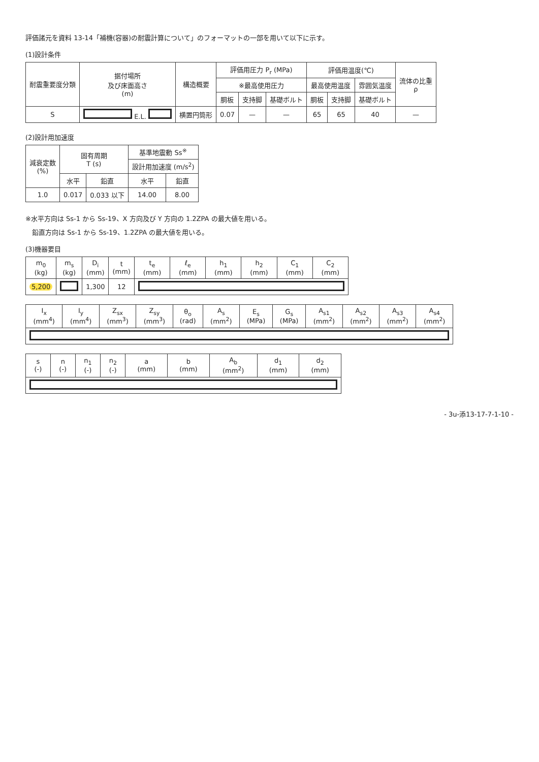評価諸元を資料 13-14「補機(容器)の耐震計算について」のフォーマットの一部を用いて以下に示す。
(1)設計条件
| 耐震重要度分類 | 据付場所 及び床面高さ (m) | 構造概要 | 評価用圧力 P<sub>r</sub> (MPa) | | | 評価用温度(℃) | | | 流体の比重 ρ |
| --- | --- | --- | --- | --- | --- | --- | --- | --- | --- |
| | | | ※最高使用圧力 | | | 最高使用温度 | | 雰囲気温度 | |
| | | | 胴板 | 支持脚 | 基礎ボルト | 胴板 | 支持脚 | 基礎ボルト | |
| S | E.L. | 横置円筒形 | 0.07 | — | — | 65 | 65 | 40 | — |
(2)設計用加速度
| 減衰定数 (%) | 固有周期 T (s) | | 基準地震動 Ss<sup>※</sup> | |
| --- | --- | --- | --- | --- |
| | | | 設計用加速度 (m/s<sup>2</sup>) | |
| | 水平 | 鉛直 | 水平 | 鉛直 |
| 1.0 | 0.017 | 0.033 以下 | 14.00 | 8.00 |
※水平方向は Ss-1 から Ss-19、X 方向及び Y 方向の 1.2ZPA の最大値を用いる。
　鉛直方向は Ss-1 から Ss-19、1.2ZPA の最大値を用いる。
(3)機器要目
| m<sub>0</sub> (kg) | m<sub>s</sub> (kg) | D<sub>i</sub> (mm) | t (mm) | t<sub>e</sub> (mm) | ℓ<sub>e</sub> (mm) | h<sub>1</sub> (mm) | h<sub>2</sub> (mm) | C<sub>1</sub> (mm) | C<sub>2</sub> (mm) |
| --- | --- | --- | --- | --- | --- | --- | --- | --- | --- |
| 5,200 | | 1,300 | 12 | | | | | | |
| I<sub>x</sub> (mm<sup>4</sup>) | I<sub>y</sub> (mm<sup>4</sup>) | Z<sub>sx</sub> (mm<sup>3</sup>) | Z<sub>sy</sub> (mm<sup>3</sup>) | θ<sub>o</sub> (rad) | A<sub>s</sub> (mm<sup>2</sup>) | E<sub>s</sub> (MPa) | G<sub>s</sub> (MPa) | A<sub>s1</sub> (mm<sup>2</sup>) | A<sub>s2</sub> (mm<sup>2</sup>) | A<sub>s3</sub> (mm<sup>2</sup>) | A<sub>s4</sub> (mm<sup>2</sup>) |
| --- | --- | --- | --- | --- | --- | --- | --- | --- | --- | --- | --- |
| s (-) | n (-) | n<sub>1</sub> (-) | n<sub>2</sub> (-) | a (mm) | b (mm) | A<sub>b</sub> (mm<sup>2</sup>) | d<sub>1</sub> (mm) | d<sub>2</sub> (mm) |
| --- | --- | --- | --- | --- | --- | --- | --- | --- |
- 3u-添13-17-7-1-10 -